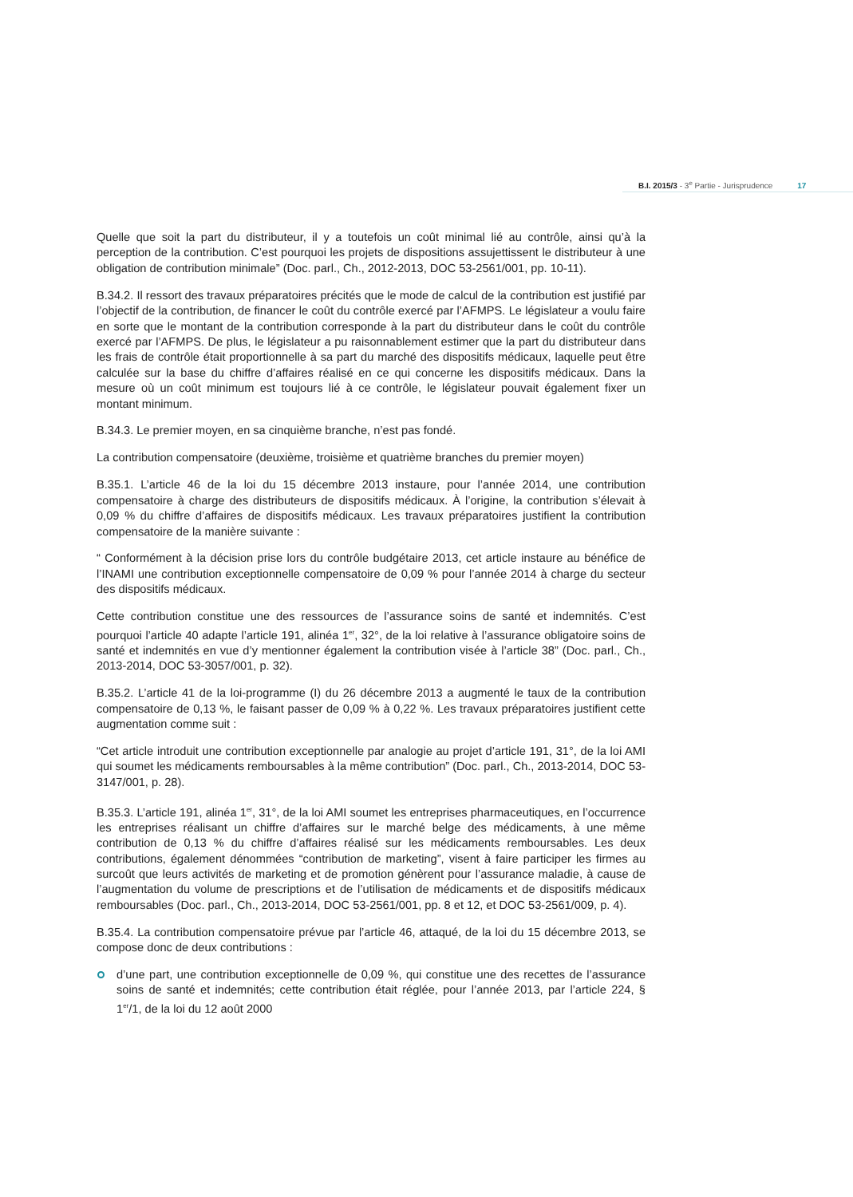B.I. 2015/3 - 3<sup>e</sup> Partie - Jurisprudence 17
Quelle que soit la part du distributeur, il y a toutefois un coût minimal lié au contrôle, ainsi qu’à la perception de la contribution. C’est pourquoi les projets de dispositions assujettissent le distributeur à une obligation de contribution minimale” (Doc. parl., Ch., 2012-2013, DOC 53-2561/001, pp. 10-11).
B.34.2. Il ressort des travaux préparatoires précités que le mode de calcul de la contribution est justifié par l’objectif de la contribution, de financer le coût du contrôle exercé par l’AFMPS. Le législateur a voulu faire en sorte que le montant de la contribution corresponde à la part du distributeur dans le coût du contrôle exercé par l’AFMPS. De plus, le législateur a pu raisonnablement estimer que la part du distributeur dans les frais de contrôle était proportionnelle à sa part du marché des dispositifs médicaux, laquelle peut être calculée sur la base du chiffre d’affaires réalisé en ce qui concerne les dispositifs médicaux. Dans la mesure où un coût minimum est toujours lié à ce contrôle, le législateur pouvait également fixer un montant minimum.
B.34.3. Le premier moyen, en sa cinquième branche, n’est pas fondé.
La contribution compensatoire (deuxième, troisième et quatrième branches du premier moyen)
B.35.1. L’article 46 de la loi du 15 décembre 2013 instaure, pour l’année 2014, une contribution compensatoire à charge des distributeurs de dispositifs médicaux. À l’origine, la contribution s’élevait à 0,09 % du chiffre d’affaires de dispositifs médicaux. Les travaux préparatoires justifient la contribution compensatoire de la manière suivante :
“ Conformément à la décision prise lors du contrôle budgétaire 2013, cet article instaure au bénéfice de l’INAMI une contribution exceptionnelle compensatoire de 0,09 % pour l’année 2014 à charge du secteur des dispositifs médicaux.
Cette contribution constitue une des ressources de l’assurance soins de santé et indemnités. C’est pourquoi l’article 40 adapte l’article 191, alinéa 1<sup>er</sup>, 32°, de la loi relative à l’assurance obligatoire soins de santé et indemnités en vue d’y mentionner également la contribution visée à l’article 38” (Doc. parl., Ch., 2013-2014, DOC 53-3057/001, p. 32).
B.35.2. L’article 41 de la loi-programme (I) du 26 décembre 2013 a augmenté le taux de la contribution compensatoire de 0,13 %, le faisant passer de 0,09 % à 0,22 %. Les travaux préparatoires justifient cette augmentation comme suit :
“Cet article introduit une contribution exceptionnelle par analogie au projet d’article 191, 31°, de la loi AMI qui soumet les médicaments remboursables à la même contribution” (Doc. parl., Ch., 2013-2014, DOC 53-3147/001, p. 28).
B.35.3. L’article 191, alinéa 1<sup>er</sup>, 31°, de la loi AMI soumet les entreprises pharmaceutiques, en l’occurrence les entreprises réalisant un chiffre d’affaires sur le marché belge des médicaments, à une même contribution de 0,13 % du chiffre d’affaires réalisé sur les médicaments remboursables. Les deux contributions, également dénommées “contribution de marketing”, visent à faire participer les firmes au surcoût que leurs activités de marketing et de promotion génèrent pour l’assurance maladie, à cause de l’augmentation du volume de prescriptions et de l’utilisation de médicaments et de dispositifs médicaux remboursables (Doc. parl., Ch., 2013-2014, DOC 53-2561/001, pp. 8 et 12, et DOC 53-2561/009, p. 4).
B.35.4. La contribution compensatoire prévue par l’article 46, attaqué, de la loi du 15 décembre 2013, se compose donc de deux contributions :
d’une part, une contribution exceptionnelle de 0,09 %, qui constitue une des recettes de l’assurance soins de santé et indemnités; cette contribution était réglée, pour l’année 2013, par l’article 224, § 1<sup>er</sup>/1, de la loi du 12 août 2000